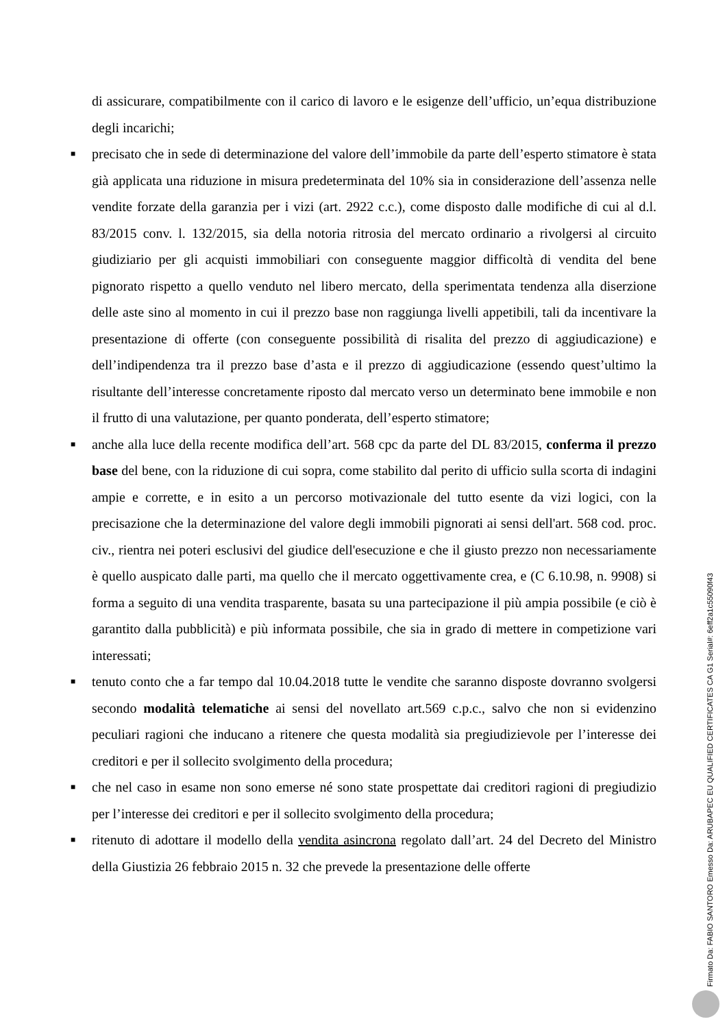di assicurare, compatibilmente con il carico di lavoro e le esigenze dell’ufficio, un’equa distribuzione degli incarichi;
■ precisato che in sede di determinazione del valore dell’immobile da parte dell’esperto stimatore è stata già applicata una riduzione in misura predeterminata del 10% sia in considerazione dell’assenza nelle vendite forzate della garanzia per i vizi (art. 2922 c.c.), come disposto dalle modifiche di cui al d.l. 83/2015 conv. l. 132/2015, sia della notoria ritrosia del mercato ordinario a rivolgersi al circuito giudiziario per gli acquisti immobiliari con conseguente maggior difficoltà di vendita del bene pignorato rispetto a quello venduto nel libero mercato, della sperimentata tendenza alla diserzione delle aste sino al momento in cui il prezzo base non raggiunga livelli appetibili, tali da incentivare la presentazione di offerte (con conseguente possibilità di risalita del prezzo di aggiudicazione) e dell’indipendenza tra il prezzo base d’asta e il prezzo di aggiudicazione (essendo quest’ultimo la risultante dell’interesse concretamente riposto dal mercato verso un determinato bene immobile e non il frutto di una valutazione, per quanto ponderata, dell’esperto stimatore;
■ anche alla luce della recente modifica dell’art. 568 cpc da parte del DL 83/2015, conferma il prezzo base del bene, con la riduzione di cui sopra, come stabilito dal perito di ufficio sulla scorta di indagini ampie e corrette, e in esito a un percorso motivazionale del tutto esente da vizi logici, con la precisazione che la determinazione del valore degli immobili pignorati ai sensi dell'art. 568 cod. proc. civ., rientra nei poteri esclusivi del giudice dell'esecuzione e che il giusto prezzo non necessariamente è quello auspicato dalle parti, ma quello che il mercato oggettivamente crea, e (C 6.10.98, n. 9908) si forma a seguito di una vendita trasparente, basata su una partecipazione il più ampia possibile (e ciò è garantito dalla pubblicità) e più informata possibile, che sia in grado di mettere in competizione vari interessati;
■ tenuto conto che a far tempo dal 10.04.2018 tutte le vendite che saranno disposte dovranno svolgersi secondo modalità telematiche ai sensi del novellato art.569 c.p.c., salvo che non si evidenzino peculiari ragioni che inducano a ritenere che questa modalità sia pregiudizievole per l’interesse dei creditori e per il sollecito svolgimento della procedura;
■ che nel caso in esame non sono emerse né sono state prospettate dai creditori ragioni di pregiudizio per l’interesse dei creditori e per il sollecito svolgimento della procedura;
■ ritenuto di adottare il modello della vendita asincrona regolato dall’art. 24 del Decreto del Ministro della Giustizia 26 febbraio 2015 n. 32 che prevede la presentazione delle offerte
Firmato Da: FABIO SANTORO Emesso Da: ARUBAPEC EU QUALIFIED CERTIFICATES CA G1 Serial#: 6eff2a1c55090f43